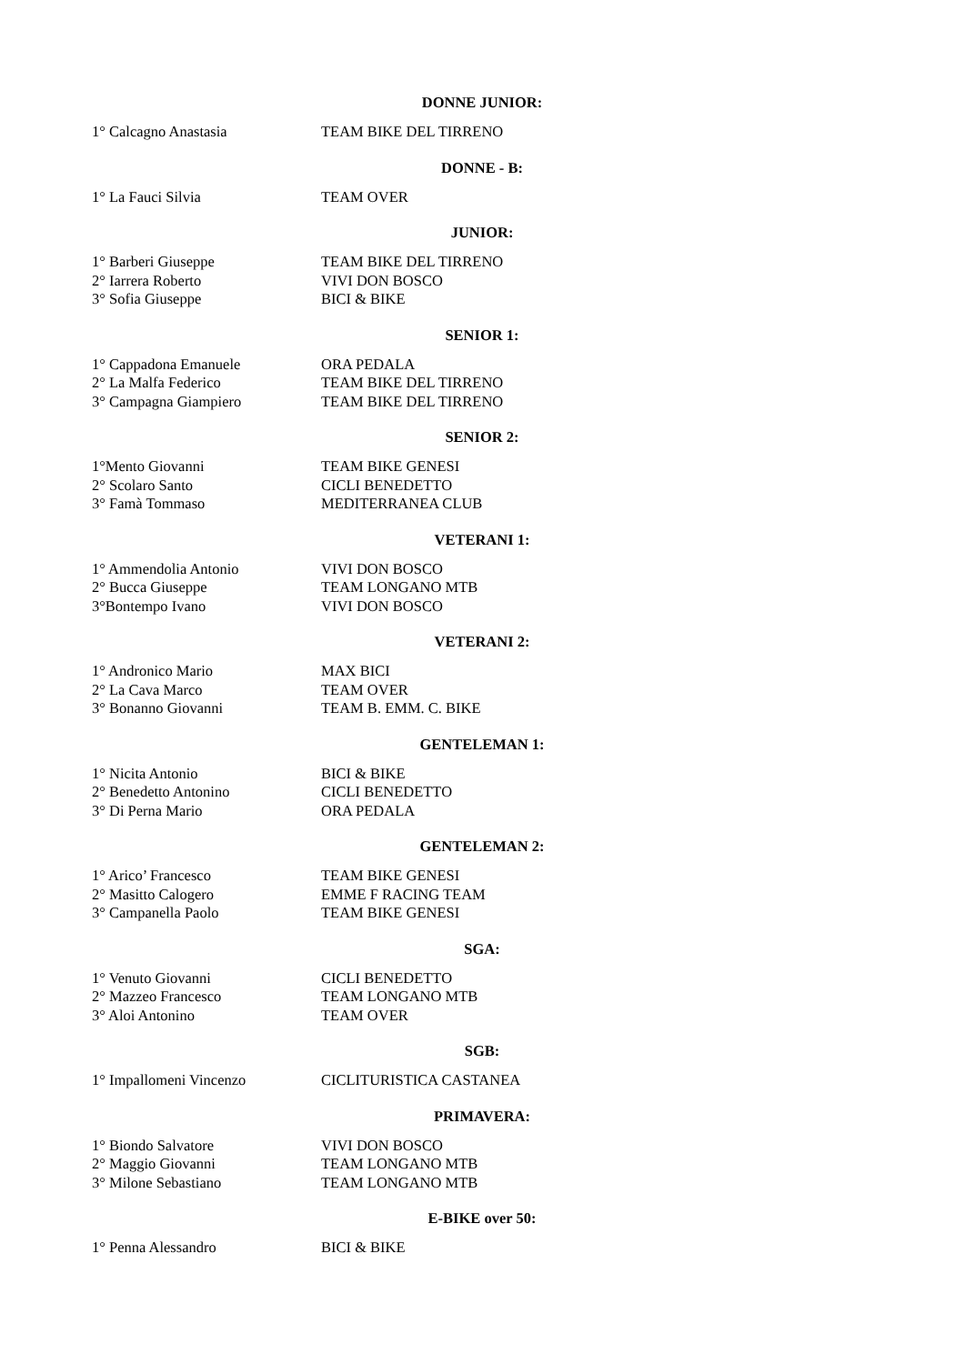DONNE JUNIOR:
1° Calcagno Anastasia TEAM BIKE DEL TIRRENO
DONNE - B:
1° La Fauci Silvia TEAM OVER
JUNIOR:
1° Barberi Giuseppe TEAM BIKE DEL TIRRENO
2° Iarrera Roberto VIVI DON BOSCO
3° Sofia Giuseppe BICI & BIKE
SENIOR 1:
1° Cappadona Emanuele ORA PEDALA
2° La Malfa Federico TEAM BIKE DEL TIRRENO
3° Campagna Giampiero TEAM BIKE DEL TIRRENO
SENIOR 2:
1°Mento Giovanni TEAM BIKE GENESI
2° Scolaro Santo CICLI BENEDETTO
3° Famà Tommaso MEDITERRANEA CLUB
VETERANI 1:
1° Ammendolia Antonio VIVI DON BOSCO
2° Bucca Giuseppe TEAM LONGANO MTB
3°Bontempo Ivano VIVI DON BOSCO
VETERANI 2:
1° Andronico Mario MAX BICI
2° La Cava Marco TEAM OVER
3° Bonanno Giovanni TEAM B. EMM. C. BIKE
GENTELEMAN 1:
1° Nicita Antonio BICI & BIKE
2° Benedetto Antonino CICLI BENEDETTO
3° Di Perna Mario ORA PEDALA
GENTELEMAN 2:
1° Arico’ Francesco TEAM BIKE GENESI
2° Masitto Calogero EMME F RACING TEAM
3° Campanella Paolo TEAM BIKE GENESI
SGA:
1° Venuto Giovanni CICLI BENEDETTO
2° Mazzeo Francesco TEAM LONGANO MTB
3° Aloi Antonino TEAM OVER
SGB:
1° Impallomeni Vincenzo CICLITURISTICA CASTANEA
PRIMAVERA:
1° Biondo Salvatore VIVI DON BOSCO
2° Maggio Giovanni TEAM LONGANO MTB
3° Milone Sebastiano TEAM LONGANO MTB
E-BIKE over 50:
1° Penna Alessandro BICI & BIKE